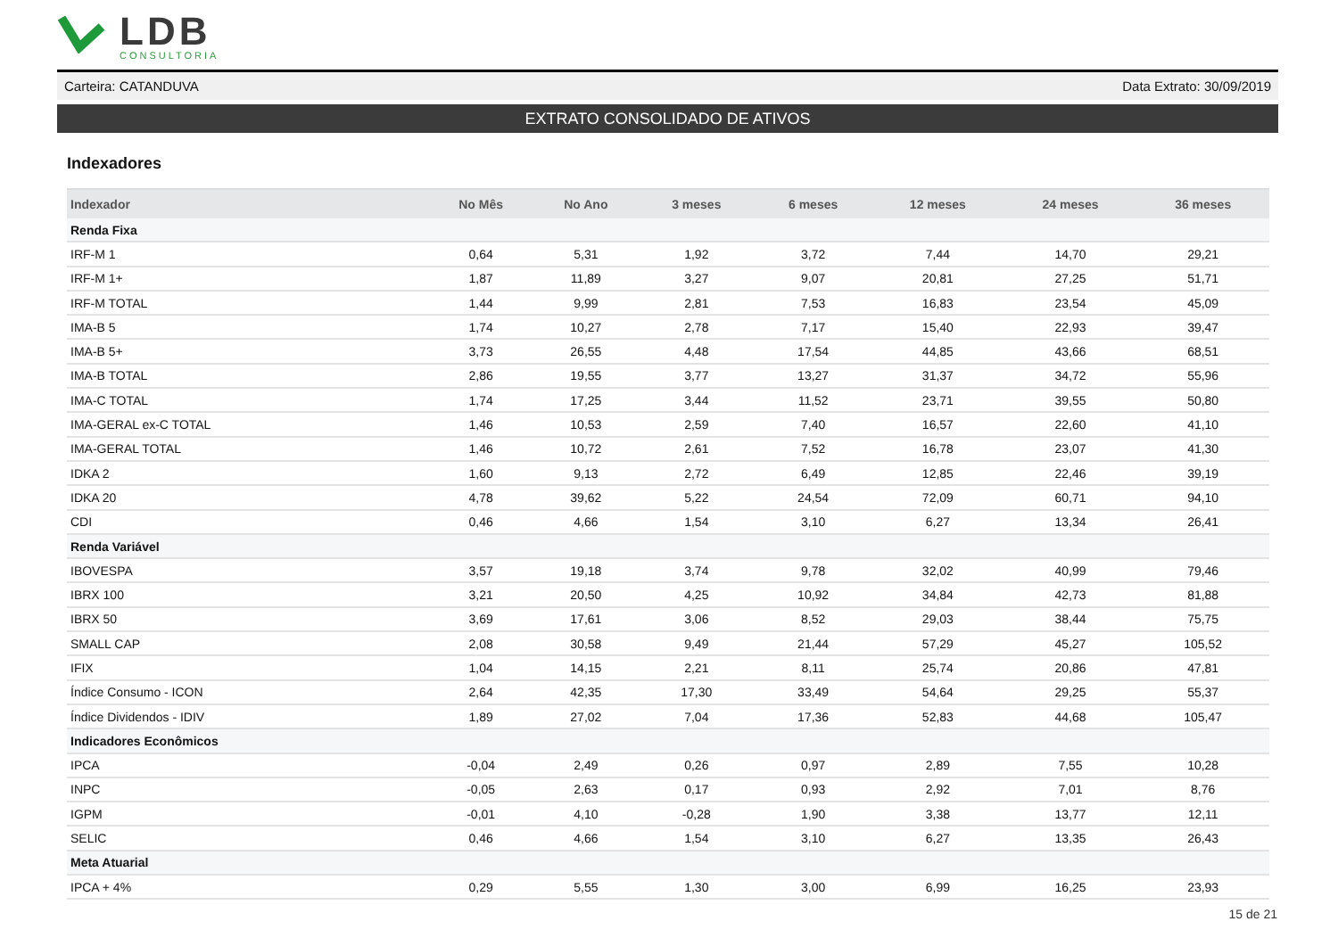LDB CONSULTORIA
Carteira: CATANDUVA Data Extrato: 30/09/2019
EXTRATO CONSOLIDADO DE ATIVOS
Indexadores
| Indexador | No Mês | No Ano | 3 meses | 6 meses | 12 meses | 24 meses | 36 meses |
| --- | --- | --- | --- | --- | --- | --- | --- |
| Renda Fixa | | | | | | | |
| IRF-M 1 | 0,64 | 5,31 | 1,92 | 3,72 | 7,44 | 14,70 | 29,21 |
| IRF-M 1+ | 1,87 | 11,89 | 3,27 | 9,07 | 20,81 | 27,25 | 51,71 |
| IRF-M TOTAL | 1,44 | 9,99 | 2,81 | 7,53 | 16,83 | 23,54 | 45,09 |
| IMA-B 5 | 1,74 | 10,27 | 2,78 | 7,17 | 15,40 | 22,93 | 39,47 |
| IMA-B 5+ | 3,73 | 26,55 | 4,48 | 17,54 | 44,85 | 43,66 | 68,51 |
| IMA-B TOTAL | 2,86 | 19,55 | 3,77 | 13,27 | 31,37 | 34,72 | 55,96 |
| IMA-C TOTAL | 1,74 | 17,25 | 3,44 | 11,52 | 23,71 | 39,55 | 50,80 |
| IMA-GERAL ex-C TOTAL | 1,46 | 10,53 | 2,59 | 7,40 | 16,57 | 22,60 | 41,10 |
| IMA-GERAL TOTAL | 1,46 | 10,72 | 2,61 | 7,52 | 16,78 | 23,07 | 41,30 |
| IDKA 2 | 1,60 | 9,13 | 2,72 | 6,49 | 12,85 | 22,46 | 39,19 |
| IDKA 20 | 4,78 | 39,62 | 5,22 | 24,54 | 72,09 | 60,71 | 94,10 |
| CDI | 0,46 | 4,66 | 1,54 | 3,10 | 6,27 | 13,34 | 26,41 |
| Renda Variável | | | | | | | |
| IBOVESPA | 3,57 | 19,18 | 3,74 | 9,78 | 32,02 | 40,99 | 79,46 |
| IBRX 100 | 3,21 | 20,50 | 4,25 | 10,92 | 34,84 | 42,73 | 81,88 |
| IBRX 50 | 3,69 | 17,61 | 3,06 | 8,52 | 29,03 | 38,44 | 75,75 |
| SMALL CAP | 2,08 | 30,58 | 9,49 | 21,44 | 57,29 | 45,27 | 105,52 |
| IFIX | 1,04 | 14,15 | 2,21 | 8,11 | 25,74 | 20,86 | 47,81 |
| Índice Consumo - ICON | 2,64 | 42,35 | 17,30 | 33,49 | 54,64 | 29,25 | 55,37 |
| Índice Dividendos - IDIV | 1,89 | 27,02 | 7,04 | 17,36 | 52,83 | 44,68 | 105,47 |
| Indicadores Econômicos | | | | | | | |
| IPCA | -0,04 | 2,49 | 0,26 | 0,97 | 2,89 | 7,55 | 10,28 |
| INPC | -0,05 | 2,63 | 0,17 | 0,93 | 2,92 | 7,01 | 8,76 |
| IGPM | -0,01 | 4,10 | -0,28 | 1,90 | 3,38 | 13,77 | 12,11 |
| SELIC | 0,46 | 4,66 | 1,54 | 3,10 | 6,27 | 13,35 | 26,43 |
| Meta Atuarial | | | | | | | |
| IPCA + 4% | 0,29 | 5,55 | 1,30 | 3,00 | 6,99 | 16,25 | 23,93 |
15 de 21